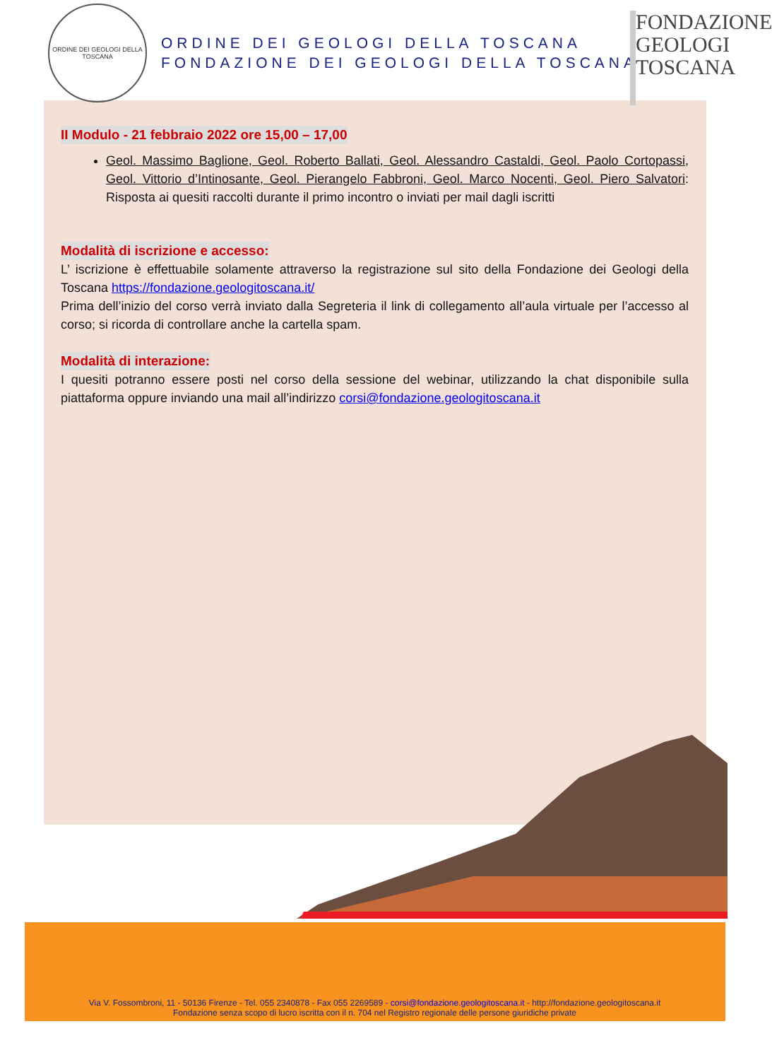ORDINE DEI GEOLOGI DELLA TOSCANA
ORDINE DEI GEOLOGI DELLA TOSCANA
FONDAZIONE DEI GEOLOGI DELLA TOSCANA
FONDAZIONE
GEOLOGI
TOSCANA
II Modulo - 21 febbraio 2022 ore 15,00 – 17,00
Geol. Massimo Baglione, Geol. Roberto Ballati, Geol. Alessandro Castaldi, Geol. Paolo Cortopassi, Geol. Vittorio d’Intinosante, Geol. Pierangelo Fabbroni, Geol. Marco Nocenti, Geol. Piero Salvatori: Risposta ai quesiti raccolti durante il primo incontro o inviati per mail dagli iscritti
Modalità di iscrizione e accesso:
L’ iscrizione è effettuabile solamente attraverso la registrazione sul sito della Fondazione dei Geologi della Toscana https://fondazione.geologitoscana.it/
Prima dell’inizio del corso verrà inviato dalla Segreteria il link di collegamento all’aula virtuale per l’accesso al corso; si ricorda di controllare anche la cartella spam.
Modalità di interazione:
I quesiti potranno essere posti nel corso della sessione del webinar, utilizzando la chat disponibile sulla piattaforma oppure inviando una mail all’indirizzo corsi@fondazione.geologitoscana.it
Via V. Fossombroni, 11 - 50136 Firenze - Tel. 055 2340878 - Fax 055 2269589 - corsi@fondazione.geologitoscana.it - http://fondazione.geologitoscana.it
Fondazione senza scopo di lucro iscritta con il n. 704 nel Registro regionale delle persone giuridiche private